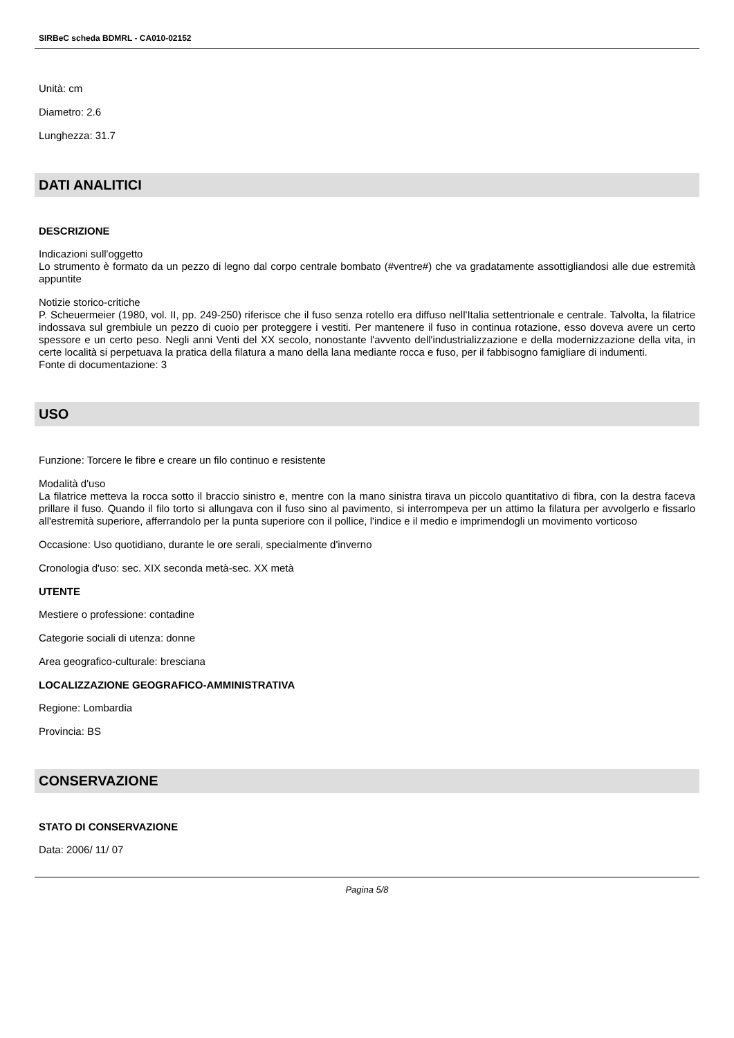SIRBeC scheda BDMRL - CA010-02152
Unità: cm
Diametro: 2.6
Lunghezza: 31.7
DATI ANALITICI
DESCRIZIONE
Indicazioni sull'oggetto
Lo strumento è formato da un pezzo di legno dal corpo centrale bombato (#ventre#) che va gradatamente assottigliandosi alle due estremità appuntite
Notizie storico-critiche
P. Scheuermeier (1980, vol. II, pp. 249-250) riferisce che il fuso senza rotello era diffuso nell'Italia settentrionale e centrale. Talvolta, la filatrice indossava sul grembiule un pezzo di cuoio per proteggere i vestiti. Per mantenere il fuso in continua rotazione, esso doveva avere un certo spessore e un certo peso. Negli anni Venti del XX secolo, nonostante l'avvento dell'industrializzazione e della modernizzazione della vita, in certe località si perpetuava la pratica della filatura a mano della lana mediante rocca e fuso, per il fabbisogno famigliare di indumenti.
Fonte di documentazione: 3
USO
Funzione: Torcere le fibre e creare un filo continuo e resistente
Modalità d'uso
La filatrice metteva la rocca sotto il braccio sinistro e, mentre con la mano sinistra tirava un piccolo quantitativo di fibra, con la destra faceva prillare il fuso. Quando il filo torto si allungava con il fuso sino al pavimento, si interrompeva per un attimo la filatura per avvolgerlo e fissarlo all'estremità superiore, afferrandolo per la punta superiore con il pollice, l'indice e il medio e imprimendogli un movimento vorticoso
Occasione: Uso quotidiano, durante le ore serali, specialmente d'inverno
Cronologia d'uso: sec. XIX seconda metà-sec. XX metà
UTENTE
Mestiere o professione: contadine
Categorie sociali di utenza: donne
Area geografico-culturale: bresciana
LOCALIZZAZIONE GEOGRAFICO-AMMINISTRATIVA
Regione: Lombardia
Provincia: BS
CONSERVAZIONE
STATO DI CONSERVAZIONE
Data: 2006/ 11/ 07
Pagina 5/8